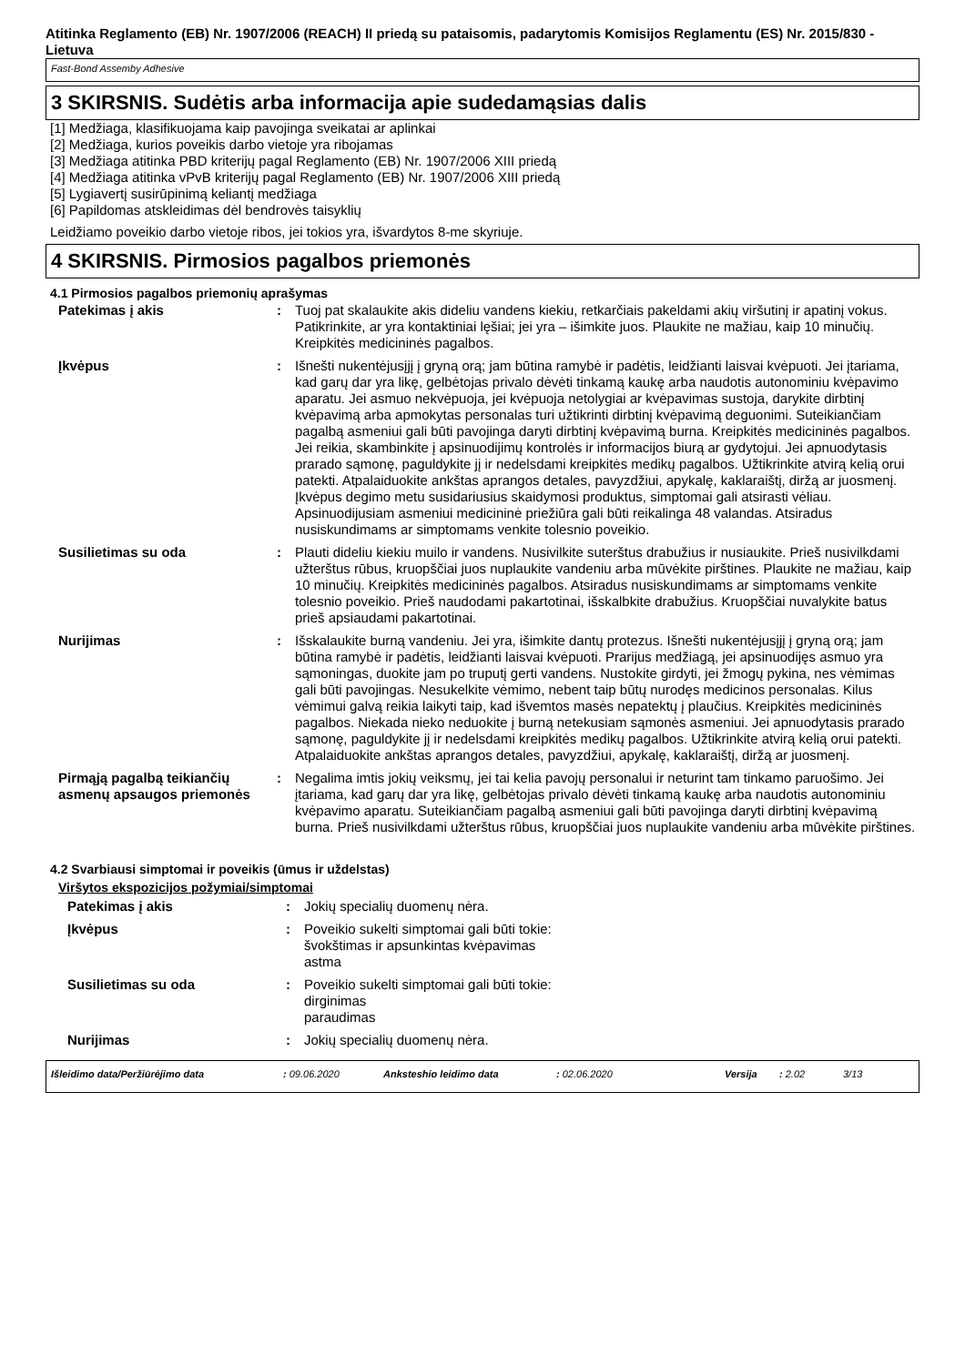Atitinka Reglamento (EB) Nr. 1907/2006 (REACH) II priedą su pataisomis, padarytomis Komisijos Reglamentu (ES) Nr. 2015/830 - Lietuva
Fast-Bond Assemby Adhesive
3 SKIRSNIS. Sudėtis arba informacija apie sudedamąsias dalis
[1] Medžiaga, klasifikuojama kaip pavojinga sveikatai ar aplinkai
[2] Medžiaga, kurios poveikis darbo vietoje yra ribojamas
[3] Medžiaga atitinka PBD kriterijų pagal Reglamento (EB) Nr. 1907/2006 XIII priedą
[4] Medžiaga atitinka vPvB kriterijų pagal Reglamento (EB) Nr. 1907/2006 XIII priedą
[5] Lygiavertį susirūpinimą keliantį medžiaga
[6] Papildomas atskleidimas dėl bendrovės taisyklių
Leidžiamo poveikio darbo vietoje ribos, jei tokios yra, išvardytos 8-me skyriuje.
4 SKIRSNIS. Pirmosios pagalbos priemonės
4.1 Pirmosios pagalbos priemonių aprašymas
| Patekimas į akis | : | Tuoj pat skalaukite akis dideliu vandens kiekiu, retkarčiais pakeldami akių viršutinį ir apatinį vokus. Patikrinkite, ar yra kontaktiniai lęšiai; jei yra – išimkite juos. Plaukite ne mažiau, kaip 10 minučių. Kreipkitės medicininės pagalbos. |
| Įkvėpus | : | Išnešti nukentėjusįjį į gryną orą; jam būtina ramybė ir padėtis, leidžianti laisvai kvėpuoti. Jei įtariama, kad garų dar yra likę, gelbėtojas privalo dėvėti tinkamą kaukę arba naudotis autonominiu kvėpavimo aparatu. Jei asmuo nekvėpuoja, jei kvėpuoja netolygiai ar kvėpavimas sustoja, darykite dirbtinį kvėpavimą arba apmokytas personalas turi užtikrinti dirbtinį kvėpavimą deguonimi. Suteikiančiam pagalbą asmeniui gali būti pavojinga daryti dirbtinį kvėpavimą burna. Kreipkitės medicininės pagalbos. Jei reikia, skambinkite į apsinuodijimų kontrolės ir informacijos biurą ar gydytojui. Jei apnuodytasis prarado sąmonę, paguldykite jį ir nedelsdami kreipkitės medikų pagalbos. Užtikrinkite atvirą kelią orui patekti. Atpalaiduokite ankštas aprangos detales, pavyzdžiui, apykalę, kaklaraištį, diržą ar juosmenį. Įkvėpus degimo metu susidariusius skaidymosi produktus, simptomai gali atsirasti vėliau. Apsinuodijusiam asmeniui medicininė priežiūra gali būti reikalinga 48 valandas. Atsiradus nusiskundimams ar simptomams venkite tolesnio poveikio. |
| Susilietimas su oda | : | Plauti dideliu kiekiu muilo ir vandens. Nusivilkite suterštus drabužius ir nusiaukite. Prieš nusivilkdami užterštus rūbus, kruopščiai juos nuplaukite vandeniu arba mūvėkite pirštines. Plaukite ne mažiau, kaip 10 minučių. Kreipkitės medicininės pagalbos. Atsiradus nusiskundimams ar simptomams venkite tolesnio poveikio. Prieš naudodami pakartotinai, išskalbkite drabužius. Kruopščiai nuvalykite batus prieš apsiaudami pakartotinai. |
| Nurijimas | : | Išskalaukite burną vandeniu. Jei yra, išimkite dantų protezus. Išnešti nukentėjusįjį į gryną orą; jam būtina ramybė ir padėtis, leidžianti laisvai kvėpuoti. Prarijus medžiagą, jei apsinuodijęs asmuo yra sąmoningas, duokite jam po truputį gerti vandens. Nustokite girdyti, jei žmogų pykina, nes vėmimas gali būti pavojingas. Nesukelkite vėmimo, nebent taip būtų nurodęs medicinos personalas. Kilus vėmimui galvą reikia laikyti taip, kad išvemtos masės nepatektų į plaučius. Kreipkitės medicininės pagalbos. Niekada nieko neduokite į burną netekusiam sąmonės asmeniui. Jei apnuodytasis prarado sąmonę, paguldykite jį ir nedelsdami kreipkitės medikų pagalbos. Užtikrinkite atvirą kelią orui patekti. Atpalaiduokite ankštas aprangos detales, pavyzdžiui, apykalę, kaklaraištį, diržą ar juosmenį. |
| Pirmąją pagalbą teikiančių asmenų apsaugos priemonės | : | Negalima imtis jokių veiksmų, jei tai kelia pavojų personalui ir neturint tam tinkamo paruošimo. Jei įtariama, kad garų dar yra likę, gelbėtojas privalo dėvėti tinkamą kaukę arba naudotis autonominiu kvėpavimo aparatu. Suteikiančiam pagalbą asmeniui gali būti pavojinga daryti dirbtinį kvėpavimą burna. Prieš nusivilkdami užterštus rūbus, kruopščiai juos nuplaukite vandeniu arba mūvėkite pirštines. |
4.2 Svarbiausi simptomai ir poveikis (ūmus ir uždelstas)
Viršytos ekspozicijos požymiai/simptomai
| Patekimas į akis | : | Jokių specialių duomenų nėra. |
| Įkvėpus | : | Poveikio sukelti simptomai gali būti tokie: švokštimas ir apsunkintas kvėpavimas astma |
| Susilietimas su oda | : | Poveikio sukelti simptomai gali būti tokie: dirginimas paraudimas |
| Nurijimas | : | Jokių specialių duomenų nėra. |
Išleidimo data/Peržiūrėjimo data: 09.06.2020 Anksteshio leidimo data: 02.06.2020 Versija: 2.02 3/13